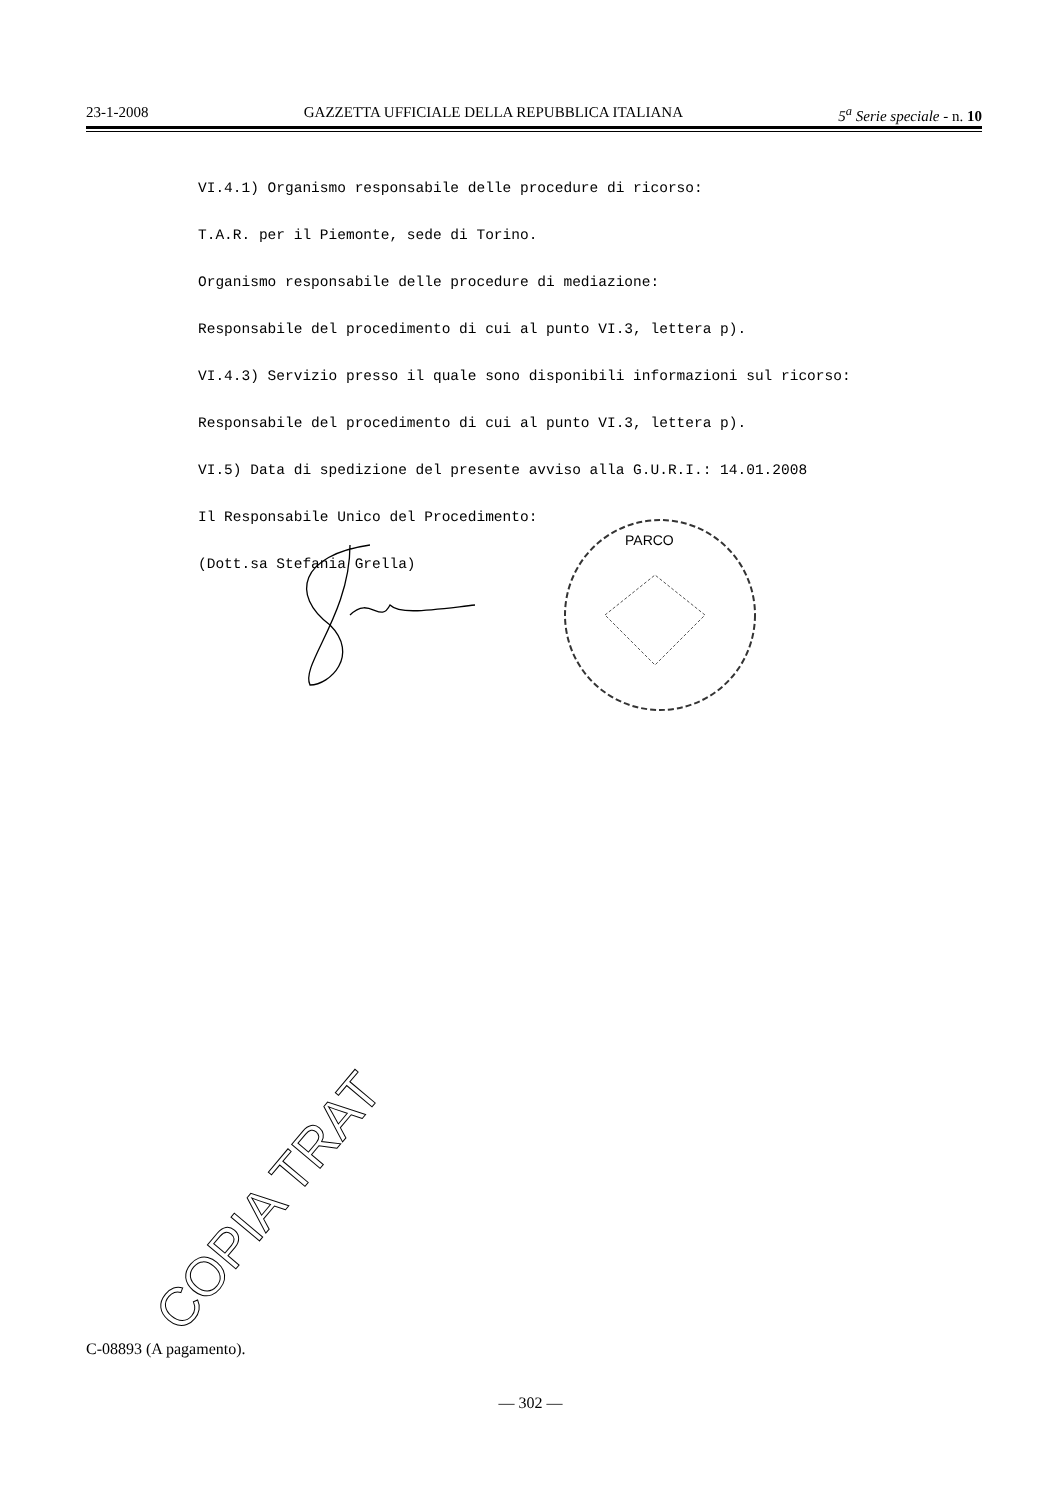23-1-2008 GAZZETTA UFFICIALE DELLA REPUBBLICA ITALIANA 5<sup>a</sup> Serie speciale - n. 10
VI.4.1) Organismo responsabile delle procedure di ricorso:
T.A.R. per il Piemonte, sede di Torino.
Organismo responsabile delle procedure di mediazione:
Responsabile del procedimento di cui al punto VI.3, lettera p).
VI.4.3) Servizio presso il quale sono disponibili informazioni sul ricorso:
Responsabile del procedimento di cui al punto VI.3, lettera p).
VI.5) Data di spedizione del presente avviso alla G.U.R.I.: 14.01.2008
Il Responsabile Unico del Procedimento:
(Dott.sa Stefania Grella)
PARCO
COPIA TRAT
C-08893 (A pagamento).
— 302 —